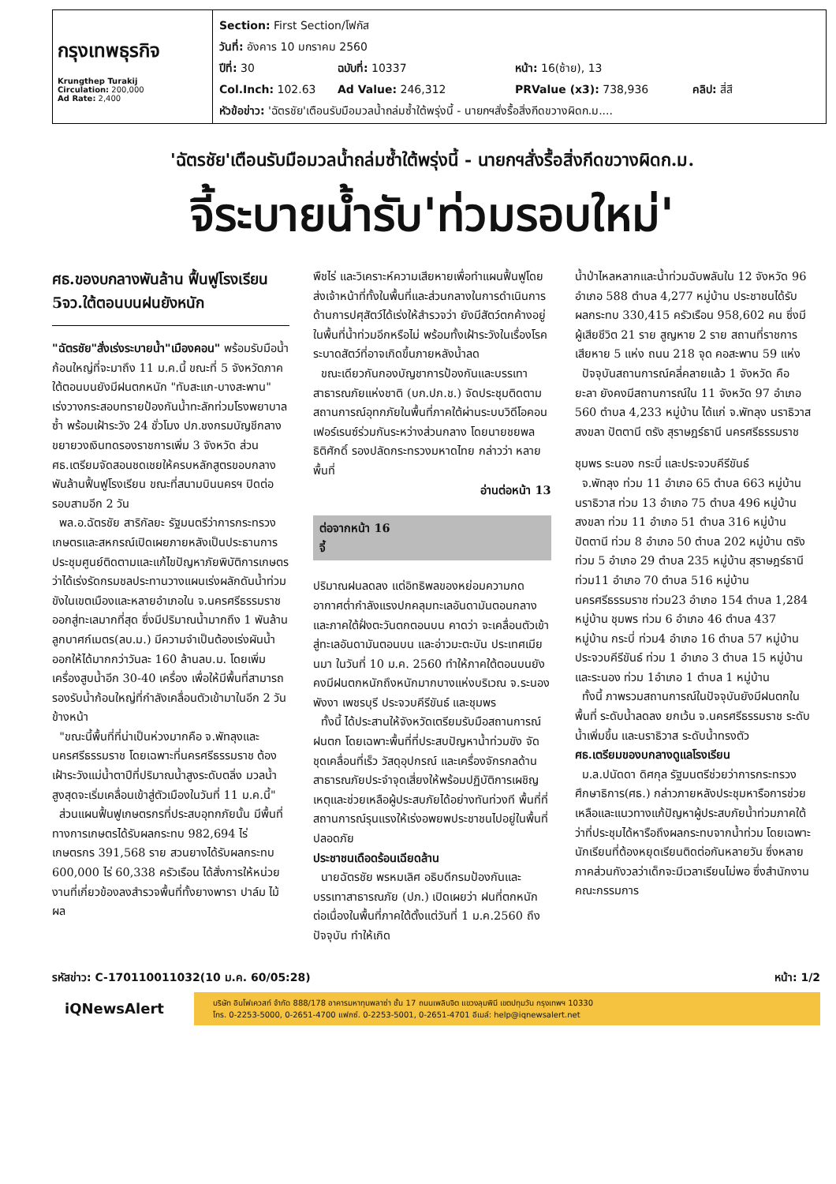กรุงเทพธุรกิจ
Krungthep Turakij
Circulation: 200,000
Ad Rate: 2,400
Section: First Section/โฟกัส
วันที่: อังคาร 10 มกราคม 2560
ปีที่: 30 ฉบับที่: 10337 หน้า: 16(ซ้าย), 13
Col.Inch: 102.63 Ad Value: 246,312 PRValue (x3): 738,936 คลิป: สี่สี
หัวข้อข่าว: 'ฉัตรชัย'เตือนรับมือมวลน้ำถล่มซ้ำใต้พรุ่งนี้ - นายกฯสั่งรื้อสิ่งกีดขวางผิดก.ม....
'ฉัตรชัย'เตือนรับมือมวลน้ำถล่มซ้ำใต้พรุ่งนี้ - นายกฯสั่งรื้อสิ่งกีดขวางผิดก.ม.
จี้ระบายน้ำรับ'ท่วมรอบใหม่'
ศธ.ของบกลางพันล้าน ฟื้นฟูโรงเรียน 5จว.ใต้ตอนบนฝนยังหนัก
"ฉัตรชัย"สั่งเร่งระบายน้ำ"เมืองคอน" พร้อมรับมือน้ำก้อนใหญ่ที่จะมาถึง 11 ม.ค.นี้ ขณะที่ 5 จังหวัดภาคใต้ตอนบนยังมีฝนตกหนัก "ทับสะแก-บางสะพาน" เร่งวางกระสอบทรายป้องกันน้ำทะลักท่วมโรงพยาบาลซ้ำ พร้อมเฝ้าระวัง 24 ชั่วโมง ปภ.ชงกรมบัญชีกลางขยายวงเงินทดรองราชการเพิ่ม 3 จังหวัด ส่วน ศธ.เตรียมจัดสอนชดเชยให้ครบหลักสูตรขอบกลางพันล้านฟื้นฟูโรงเรียน ขณะที่สนามบินนครฯ ปิดต่อรอบสามอีก 2 วัน
พล.อ.ฉัตรชัย สาริกัลยะ รัฐมนตรีว่าการกระทรวงเกษตรและสหกรณ์เปิดเผยภายหลังเป็นประธานการประชุมศูนย์ติดตามและแก้ไขปัญหาภัยพิบัติการเกษตร ว่าได้เร่งรัดกรมชลประทานวางแผนเร่งผลักดันน้ำท่วมขังในเขตเมืองและหลายอำเภอใน จ.นครศรีธรรมราช ออกสู่ทะเลมากที่สุด ซึ่งมีปริมาณน้ำมากถึง 1 พันล้านลูกบาศก์เมตร(ลบ.ม.) มีความจำเป็นต้องเร่งผันน้ำออกให้ได้มากกว่าวันละ 160 ล้านลบ.ม. โดยเพิ่มเครื่องสูบน้ำอีก 30-40 เครื่อง เพื่อให้มีพื้นที่สามารถรองรับน้ำก้อนใหญ่ที่กำลังเคลื่อนตัวเข้ามาในอีก 2 วันข้างหน้า
"ขณะนี้พื้นที่ที่น่าเป็นห่วงมากคือ จ.พัทลุงและนครศรีธรรมราช โดยเฉพาะที่นครศรีธรรมราช ต้องเฝ้าระวังแม่น้ำตาปีที่ปริมาณน้ำสูงระดับตลิ่ง มวลน้ำสูงสุดจะเริ่มเคลื่อนเข้าสู่ตัวเมืองในวันที่ 11 ม.ค.นี้"
ส่วนแผนฟื้นฟูเกษตรกรที่ประสบอุทกภัยนั้น มีพื้นที่ทางการเกษตรได้รับผลกระทบ 982,694 ไร่ เกษตรกร 391,568 ราย สวนยางได้รับผลกระทบ 600,000 ไร่ 60,338 ครัวเรือน ได้สั่งการให้หน่วยงานที่เกี่ยวข้องลงสำรวจพื้นที่ทั้งยางพารา ปาล์ม ไม้ผล
พืชไร่ และวิเคราะห์ความเสียหายเพื่อทำแผนฟื้นฟูโดยส่งเจ้าหน้าที่ทั้งในพื้นที่และส่วนกลางในการดำเนินการ ด้านการปศุสัตว์ได้เร่งให้สำรวจว่า ยังมีสัตว์ตกค้างอยู่ในพื้นที่น้ำท่วมอีกหรือไม่ พร้อมทั้งเฝ้าระวังในเรื่องโรคระบาดสัตว์ที่อาจเกิดขึ้นภายหลังน้ำลด
ขณะเดียวกันกองบัญชาการป้องกันและบรรเทาสาธารณภัยแห่งชาติ (บก.ปภ.ช.) จัดประชุมติดตามสถานการณ์อุทกภัยในพื้นที่ภาคใต้ผ่านระบบวิดีโอคอนเฟอร์เรนซ์ร่วมกันระหว่างส่วนกลาง โดยนายชยพล ธิติศักดิ์ รองปลัดกระทรวงมหาดไทย กล่าวว่า หลายพื้นที่
อ่านต่อหน้า 13
ต่อจากหน้า 16
จี้
ปริมาณฝนลดลง แต่อิทธิพลของหย่อมความกดอากาศต่ำกำลังแรงปกคลุมทะเลอันดามันตอนกลางและภาคใต้ฝั่งตะวันตกตอนบน คาดว่า จะเคลื่อนตัวเข้าสู่ทะเลอันดามันตอนบน และอ่าวมะตะบัน ประเทศเมียนมา ในวันที่ 10 ม.ค. 2560 ทำให้ภาคใต้ตอนบนยังคงมีฝนตกหนักถึงหนักมากบางแห่งบริเวณ จ.ระนอง พังงา เพชรบุรี ประจวบคีรีขันธ์ และชุมพร
ทั้งนี้ ได้ประสานให้จังหวัดเตรียมรับมือสถานการณ์ฝนตก โดยเฉพาะพื้นที่ที่ประสบปัญหาน้ำท่วมขัง จัดชุดเคลื่อนที่เร็ว วัสดุอุปกรณ์ และเครื่องจักรกลด้านสาธารณภัยประจำจุดเสี่ยงให้พร้อมปฏิบัติการเผชิญเหตุและช่วยเหลือผู้ประสบภัยได้อย่างทันท่วงที พื้นที่ที่สถานการณ์รุนแรงให้เร่งอพยพประชาชนไปอยู่ในพื้นที่ปลอดภัย
ประชาชนเดือดร้อนเฉียดล้าน
นายฉัตรชัย พรหมเลิศ อธิบดีกรมป้องกันและบรรเทาสาธารณภัย (ปภ.) เปิดเผยว่า ฝนที่ตกหนักต่อเนื่องในพื้นที่ภาคใต้ตั้งแต่วันที่ 1 ม.ค.2560 ถึงปัจจุบัน ทำให้เกิด
น้ำป่าไหลหลากและน้ำท่วมฉับพลันใน 12 จังหวัด 96 อำเภอ 588 ตำบล 4,277 หมู่บ้าน ประชาชนได้รับผลกระทบ 330,415 ครัวเรือน 958,602 คน ซึ่งมีผู้เสียชีวิต 21 ราย สูญหาย 2 ราย สถานที่ราชการเสียหาย 5 แห่ง ถนน 218 จุด คอสะพาน 59 แห่ง
ปัจจุบันสถานการณ์คลี่คลายแล้ว 1 จังหวัด คือ ยะลา ยังคงมีสถานการณ์ใน 11 จังหวัด 97 อำเภอ 560 ตำบล 4,233 หมู่บ้าน ได้แก่ จ.พัทลุง นราธิวาส สงขลา ปัตตานี ตรัง สุราษฎร์ธานี นครศรีธรรมราช
ชุมพร ระนอง กระบี่ และประจวบคีรีขันธ์
จ.พัทลุง ท่วม 11 อำเภอ 65 ตำบล 663 หมู่บ้าน นราธิวาส ท่วม 13 อำเภอ 75 ตำบล 496 หมู่บ้าน สงขลา ท่วม 11 อำเภอ 51 ตำบล 316 หมู่บ้าน ปัตตานี ท่วม 8 อำเภอ 50 ตำบล 202 หมู่บ้าน ตรัง ท่วม 5 อำเภอ 29 ตำบล 235 หมู่บ้าน สุราษฎร์ธานี ท่วม11 อำเภอ 70 ตำบล 516 หมู่บ้าน นครศรีธรรมราช ท่วม23 อำเภอ 154 ตำบล 1,284 หมู่บ้าน ชุมพร ท่วม 6 อำเภอ 46 ตำบล 437 หมู่บ้าน กระบี่ ท่วม4 อำเภอ 16 ตำบล 57 หมู่บ้าน ประจวบคีรีขันธ์ ท่วม 1 อำเภอ 3 ตำบล 15 หมู่บ้าน และระนอง ท่วม 1อำเภอ 1 ตำบล 1 หมู่บ้าน
ทั้งนี้ ภาพรวมสถานการณ์ในปัจจุบันยังมีฝนตกในพื้นที่ ระดับน้ำลดลง ยกเว้น จ.นครศรีธรรมราช ระดับน้ำเพิ่มขึ้น และนราธิวาส ระดับน้ำทรงตัว
ศธ.เตรียมของบกลางดูแลโรงเรียน
ม.ล.ปนัดดา ดิศกุล รัฐมนตรีช่วยว่าการกระทรวงศึกษาธิการ(ศธ.) กล่าวภายหลังประชุมหารือการช่วยเหลือและแนวทางแก้ปัญหาผู้ประสบภัยน้ำท่วมภาคใต้ ว่าที่ประชุมได้หารือถึงผลกระทบจากน้ำท่วม โดยเฉพาะนักเรียนที่ต้องหยุดเรียนติดต่อกันหลายวัน ซึ่งหลายภาคส่วนกังวลว่าเด็กจะมีเวลาเรียนไม่พอ ซึ่งสำนักงานคณะกรรมการ
รหัสข่าว: C-170110011032(10 ม.ค. 60/05:28) หน้า: 1/2
iQNewsAlert
บริษัท อินโฟเควสท์ จำกัด 888/178 อาคารมหาทุนพลาซ่า ชั้น 17 ถนนเพลินจิต แขวงลุมพินี เขตปทุมวัน กรุงเทพฯ 10330
โทร. 0-2253-5000, 0-2651-4700 แฟกซ์. 0-2253-5001, 0-2651-4701 อีเมล์: help@iqnewsalert.net